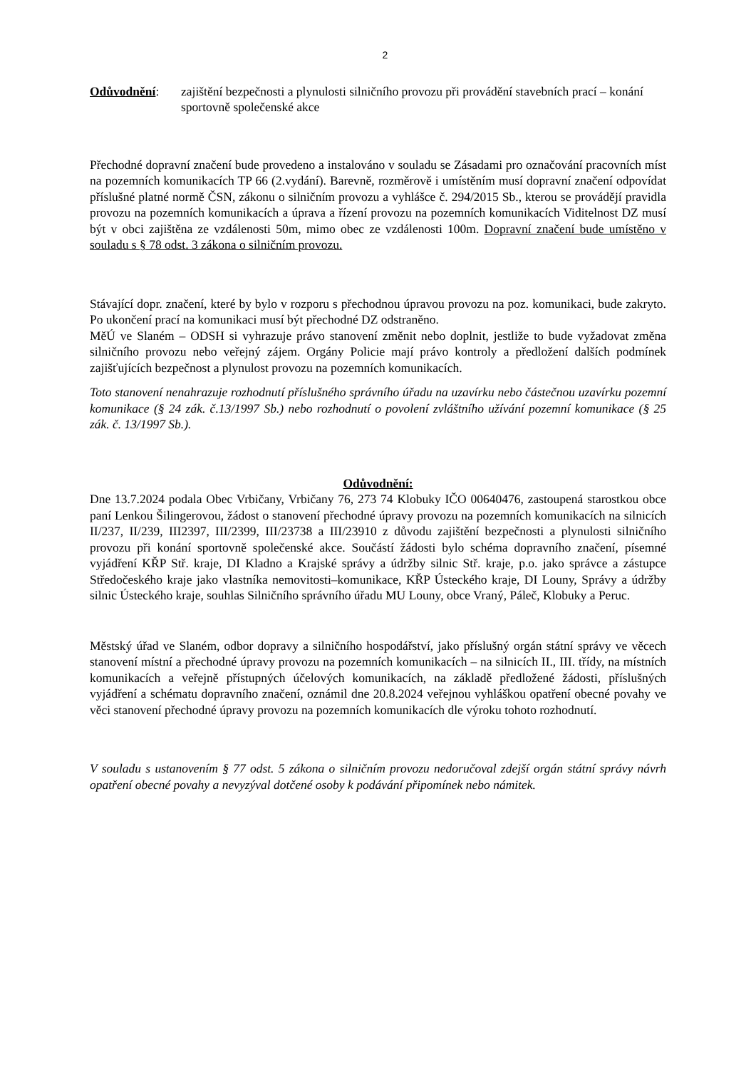2
Odůvodnění: zajištění bezpečnosti a plynulosti silničního provozu při provádění stavebních prací – konání sportovně společenské akce
Přechodné dopravní značení bude provedeno a instalováno v souladu se Zásadami pro označování pracovních míst na pozemních komunikacích TP 66 (2.vydání). Barevně, rozměrově i umístěním musí dopravní značení odpovídat příslušné platné normě ČSN, zákonu o silničním provozu a vyhlášce č. 294/2015 Sb., kterou se provádějí pravidla provozu na pozemních komunikacích a úprava a řízení provozu na pozemních komunikacích Viditelnost DZ musí být v obci zajištěna ze vzdálenosti 50m, mimo obec ze vzdálenosti 100m. Dopravní značení bude umístěno v souladu s § 78 odst. 3 zákona o silničním provozu.
Stávající dopr. značení, které by bylo v rozporu s přechodnou úpravou provozu na poz. komunikaci, bude zakryto. Po ukončení prací na komunikaci musí být přechodné DZ odstraněno.
MěÚ ve Slaném – ODSH si vyhrazuje právo stanovení změnit nebo doplnit, jestliže to bude vyžadovat změna silničního provozu nebo veřejný zájem. Orgány Policie mají právo kontroly a předložení dalších podmínek zajišťujících bezpečnost a plynulost provozu na pozemních komunikacích.
Toto stanovení nenahrazuje rozhodnutí příslušného správního úřadu na uzavírku nebo částečnou uzavírku pozemní komunikace (§ 24 zák. č.13/1997 Sb.) nebo rozhodnutí o povolení zvláštního užívání pozemní komunikace (§ 25 zák. č. 13/1997 Sb.).
Odůvodnění:
Dne 13.7.2024 podala Obec Vrbičany, Vrbičany 76, 273 74 Klobuky IČO 00640476, zastoupená starostkou obce paní Lenkou Šilingerovou, žádost o stanovení přechodné úpravy provozu na pozemních komunikacích na silnicích II/237, II/239, III2397, III/2399, III/23738 a III/23910 z důvodu zajištění bezpečnosti a plynulosti silničního provozu při konání sportovně společenské akce. Součástí žádosti bylo schéma dopravního značení, písemné vyjádření KŘP Stř. kraje, DI Kladno a Krajské správy a údržby silnic Stř. kraje, p.o. jako správce a zástupce Středočeského kraje jako vlastníka nemovitosti–komunikace, KŘP Ústeckého kraje, DI Louny, Správy a údržby silnic Ústeckého kraje, souhlas Silničního správního úřadu MU Louny, obce Vraný, Páleč, Klobuky a Peruc.
Městský úřad ve Slaném, odbor dopravy a silničního hospodářství, jako příslušný orgán státní správy ve věcech stanovení místní a přechodné úpravy provozu na pozemních komunikacích – na silnicích II., III. třídy, na místních komunikacích a veřejně přístupných účelových komunikacích, na základě předložené žádosti, příslušných vyjádření a schématu dopravního značení, oznámil dne 20.8.2024 veřejnou vyhláškou opatření obecné povahy ve věci stanovení přechodné úpravy provozu na pozemních komunikacích dle výroku tohoto rozhodnutí.
V souladu s ustanovením § 77 odst. 5 zákona o silničním provozu nedoručoval zdejší orgán státní správy návrh opatření obecné povahy a nevyzýval dotčené osoby k podávání připomínek nebo námitek.